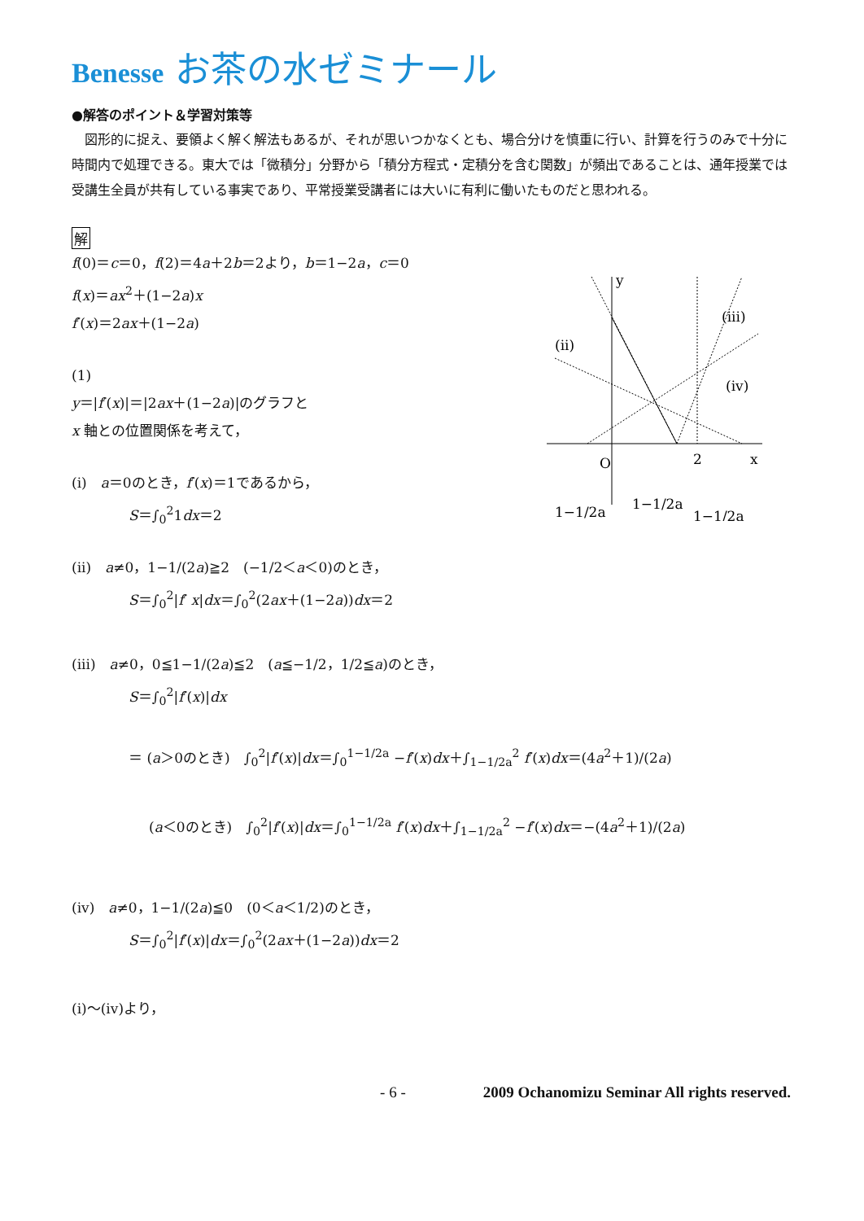Benesse お茶の水ゼミナール
●解答のポイント＆学習対策等
　図形的に捉え、要領よく解く解法もあるが、それが思いつかなくとも、場合分けを慎重に行い、計算を行うのみで十分に時間内で処理できる。東大では「微積分」分野から「積分方程式・定積分を含む関数」が頻出であることは、通年授業では受講生全員が共有している事実であり、平常授業受講者には大いに有利に働いたものだと思われる。
解
y
x
O
2
(iii)
(ii)
(iv)
1−1/2a
1−1/2a
1−1/2a
f(0)＝c＝0，f(2)＝4a＋2b＝2より，b＝1−2a，c＝0
f(x)＝ax<sup>2</sup>＋(1−2a)x
f′(x)＝2ax＋(1−2a)
(1)
y＝|f′(x)|＝|2ax＋(1−2a)|のグラフと
x 軸との位置関係を考えて，
(i)　a＝0のとき，f′(x)＝1であるから，
S＝∫<sub>0</sub><sup>2</sup>1dx＝2
(ii)　a≠0，1−1/(2a)≧2　(−1/2＜a＜0)のとき，
S＝∫<sub>0</sub><sup>2</sup>|f′ x|dx＝∫<sub>0</sub><sup>2</sup>(2ax＋(1−2a))dx＝2
(iii)　a≠0，0≦1−1/(2a)≦2　(a≦−1/2，1/2≦a)のとき，
S＝∫<sub>0</sub><sup>2</sup>|f′(x)|dx
＝ (a＞0のとき)　∫<sub>0</sub><sup>2</sup>|f′(x)|dx＝∫<sub>0</sub><sup>1−1/2a</sup> −f′(x)dx＋∫<sub>1−1/2a</sub><sup>2</sup> f′(x)dx＝(4a<sup>2</sup>＋1)/(2a)
(a＜0のとき)　∫<sub>0</sub><sup>2</sup>|f′(x)|dx＝∫<sub>0</sub><sup>1−1/2a</sup> f′(x)dx＋∫<sub>1−1/2a</sub><sup>2</sup> −f′(x)dx＝−(4a<sup>2</sup>＋1)/(2a)
(iv)　a≠0，1−1/(2a)≦0　(0＜a＜1/2)のとき，
S＝∫<sub>0</sub><sup>2</sup>|f′(x)|dx＝∫<sub>0</sub><sup>2</sup>(2ax＋(1−2a))dx＝2
(i)〜(iv)より，
- 6 -　　　　　2009 Ochanomizu Seminar All rights reserved.